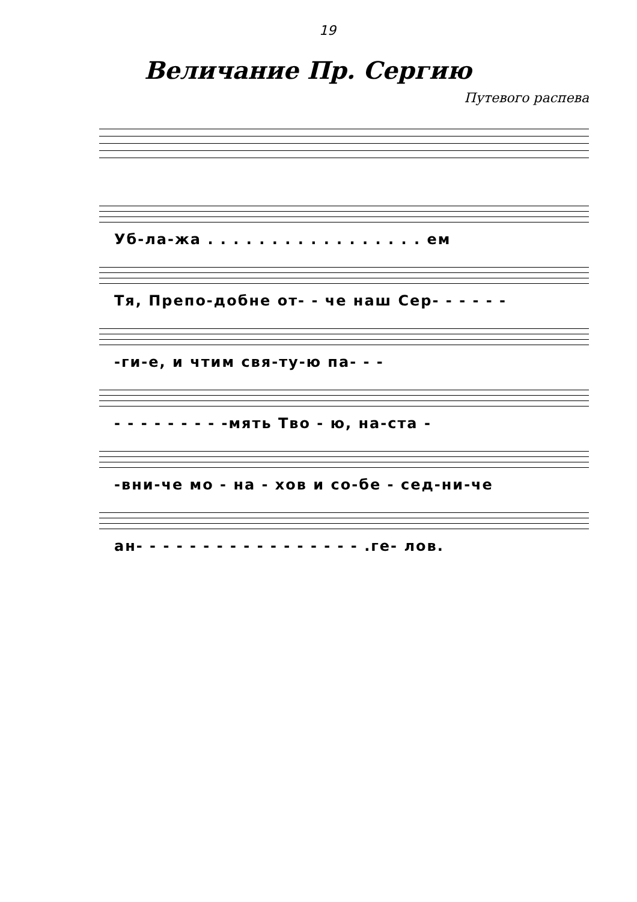19
Величание Пр. Сергию
Путевого распева
Уб-ла-жа . . . . . . . . . . . . . . . . . ем
Тя, Препо-добне от- - че наш Сер- - - - - -
-ги-е, и чтим свя-ту-ю па- - -
- - - - - - - - -мять Тво - ю, на-ста -
-вни-че мо - на - хов и со-бе - сед-ни-че
ан- - - - - - - - - - - - - - - - - .ге- лов.